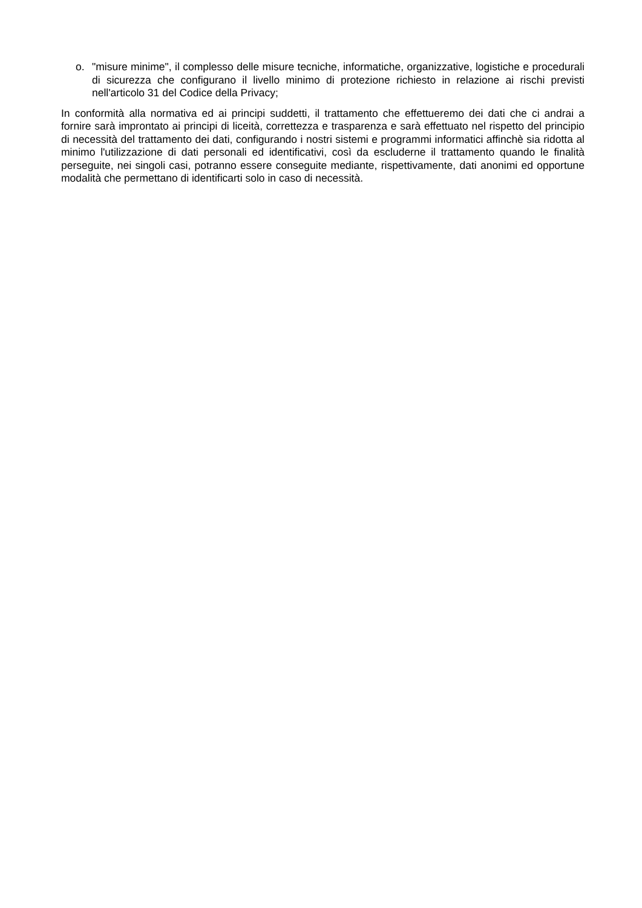o. "misure minime", il complesso delle misure tecniche, informatiche, organizzative, logistiche e procedurali di sicurezza che configurano il livello minimo di protezione richiesto in relazione ai rischi previsti nell'articolo 31 del Codice della Privacy;
In conformità alla normativa ed ai principi suddetti, il trattamento che effettueremo dei dati che ci andrai a fornire sarà improntato ai principi di liceità, correttezza e trasparenza e sarà effettuato nel rispetto del principio di necessità del trattamento dei dati, configurando i nostri sistemi e programmi informatici affinchè sia ridotta al minimo l'utilizzazione di dati personali ed identificativi, così da escluderne il trattamento quando le finalità perseguite, nei singoli casi, potranno essere conseguite mediante, rispettivamente, dati anonimi ed opportune modalità che permettano di identificarti solo in caso di necessità.